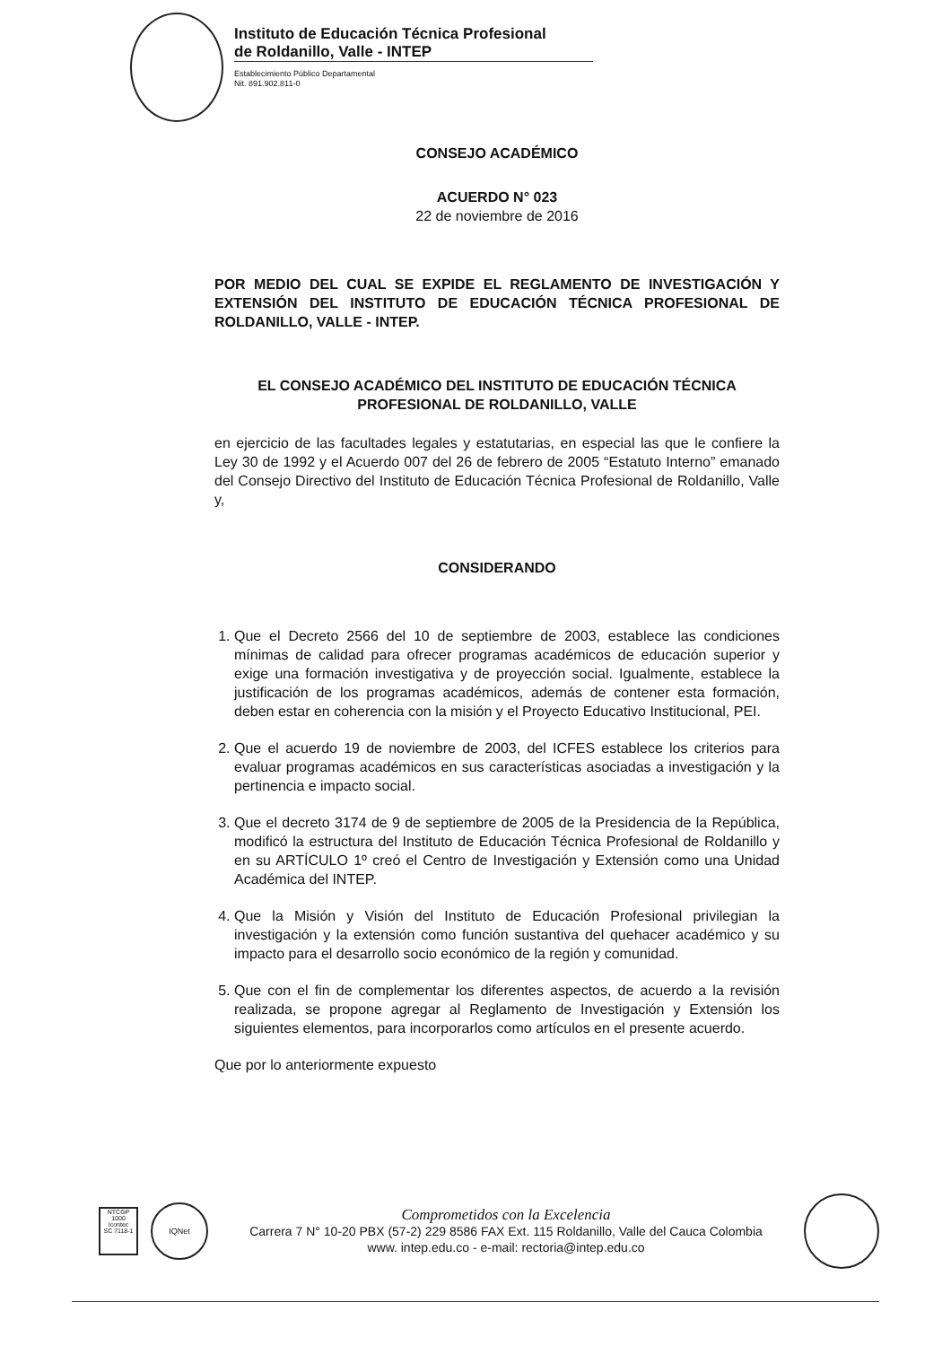Instituto de Educación Técnica Profesional
de Roldanillo, Valle - INTEP
Establecimiento Público Departamental
Nit. 891.902.811-0
CONSEJO ACADÉMICO
ACUERDO N° 023
22 de noviembre de 2016
POR MEDIO DEL CUAL SE EXPIDE EL REGLAMENTO DE INVESTIGACIÓN Y EXTENSIÓN DEL INSTITUTO DE EDUCACIÓN TÉCNICA PROFESIONAL DE ROLDANILLO, VALLE - INTEP.
EL CONSEJO ACADÉMICO DEL INSTITUTO DE EDUCACIÓN TÉCNICA PROFESIONAL DE ROLDANILLO, VALLE
en ejercicio de las facultades legales y estatutarias, en especial las que le confiere la Ley 30 de 1992 y el Acuerdo 007 del 26 de febrero de 2005 “Estatuto Interno” emanado del Consejo Directivo del Instituto de Educación Técnica Profesional de Roldanillo, Valle y,
CONSIDERANDO
1. Que el Decreto 2566 del 10 de septiembre de 2003, establece las condiciones mínimas de calidad para ofrecer programas académicos de educación superior y exige una formación investigativa y de proyección social. Igualmente, establece la justificación de los programas académicos, además de contener esta formación, deben estar en coherencia con la misión y el Proyecto Educativo Institucional, PEI.
2. Que el acuerdo 19 de noviembre de 2003, del ICFES establece los criterios para evaluar programas académicos en sus características asociadas a investigación y la pertinencia e impacto social.
3. Que el decreto 3174 de 9 de septiembre de 2005 de la Presidencia de la República, modificó la estructura del Instituto de Educación Técnica Profesional de Roldanillo y en su ARTÍCULO 1º creó el Centro de Investigación y Extensión como una Unidad Académica del INTEP.
4. Que la Misión y Visión del Instituto de Educación Profesional privilegian la investigación y la extensión como función sustantiva del quehacer académico y su impacto para el desarrollo socio económico de la región y comunidad.
5. Que con el fin de complementar los diferentes aspectos, de acuerdo a la revisión realizada, se propone agregar al Reglamento de Investigación y Extensión los siguientes elementos, para incorporarlos como artículos en el presente acuerdo.
Que por lo anteriormente expuesto
NTCGP 1000
Icontec
SC 7118-1
IQNet
Comprometidos con la Excelencia
Carrera 7 N° 10-20 PBX (57-2) 229 8586 FAX Ext. 115 Roldanillo, Valle del Cauca Colombia
www. intep.edu.co - e-mail: rectoria@intep.edu.co